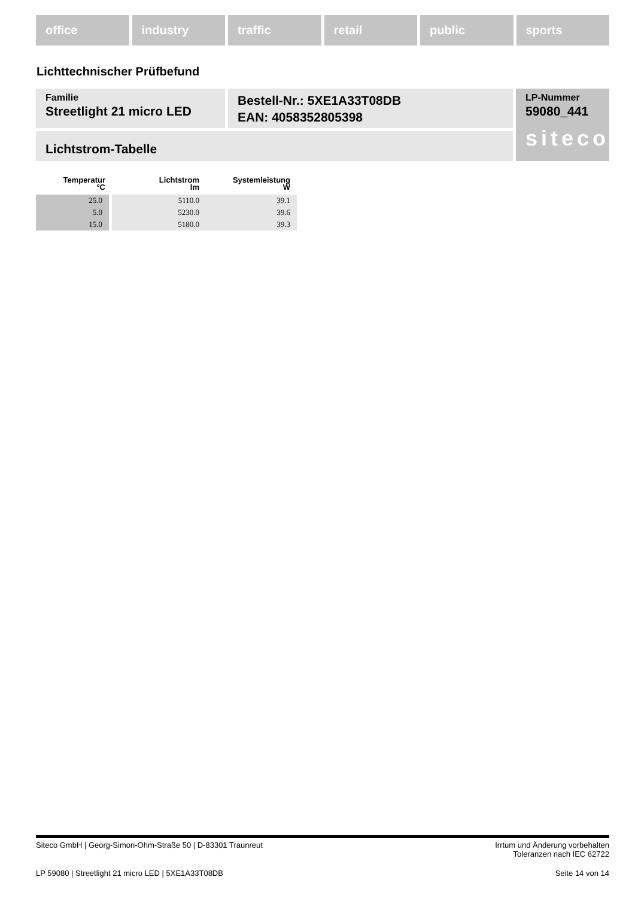office industry traffic retail public sports
Lichttechnischer Prüfbefund
Familie
Streetlight 21 micro LED
Bestell-Nr.: 5XE1A33T08DB
EAN: 4058352805398
LP-Nummer
59080_441
siteco
Lichtstrom-Tabelle
| Temperatur °C | Lichtstrom lm | Systemleistung W |
| --- | --- | --- |
| 25.0 | 5110.0 | 39.1 |
| 5.0 | 5230.0 | 39.6 |
| 15.0 | 5180.0 | 39.3 |
Siteco GmbH | Georg-Simon-Ohm-Straße 50 | D-83301 Traunreut Irrtum und Änderung vorbehalten
Toleranzen nach IEC 62722
LP 59080 | Streetlight 21 micro LED | 5XE1A33T08DB Seite 14 von 14